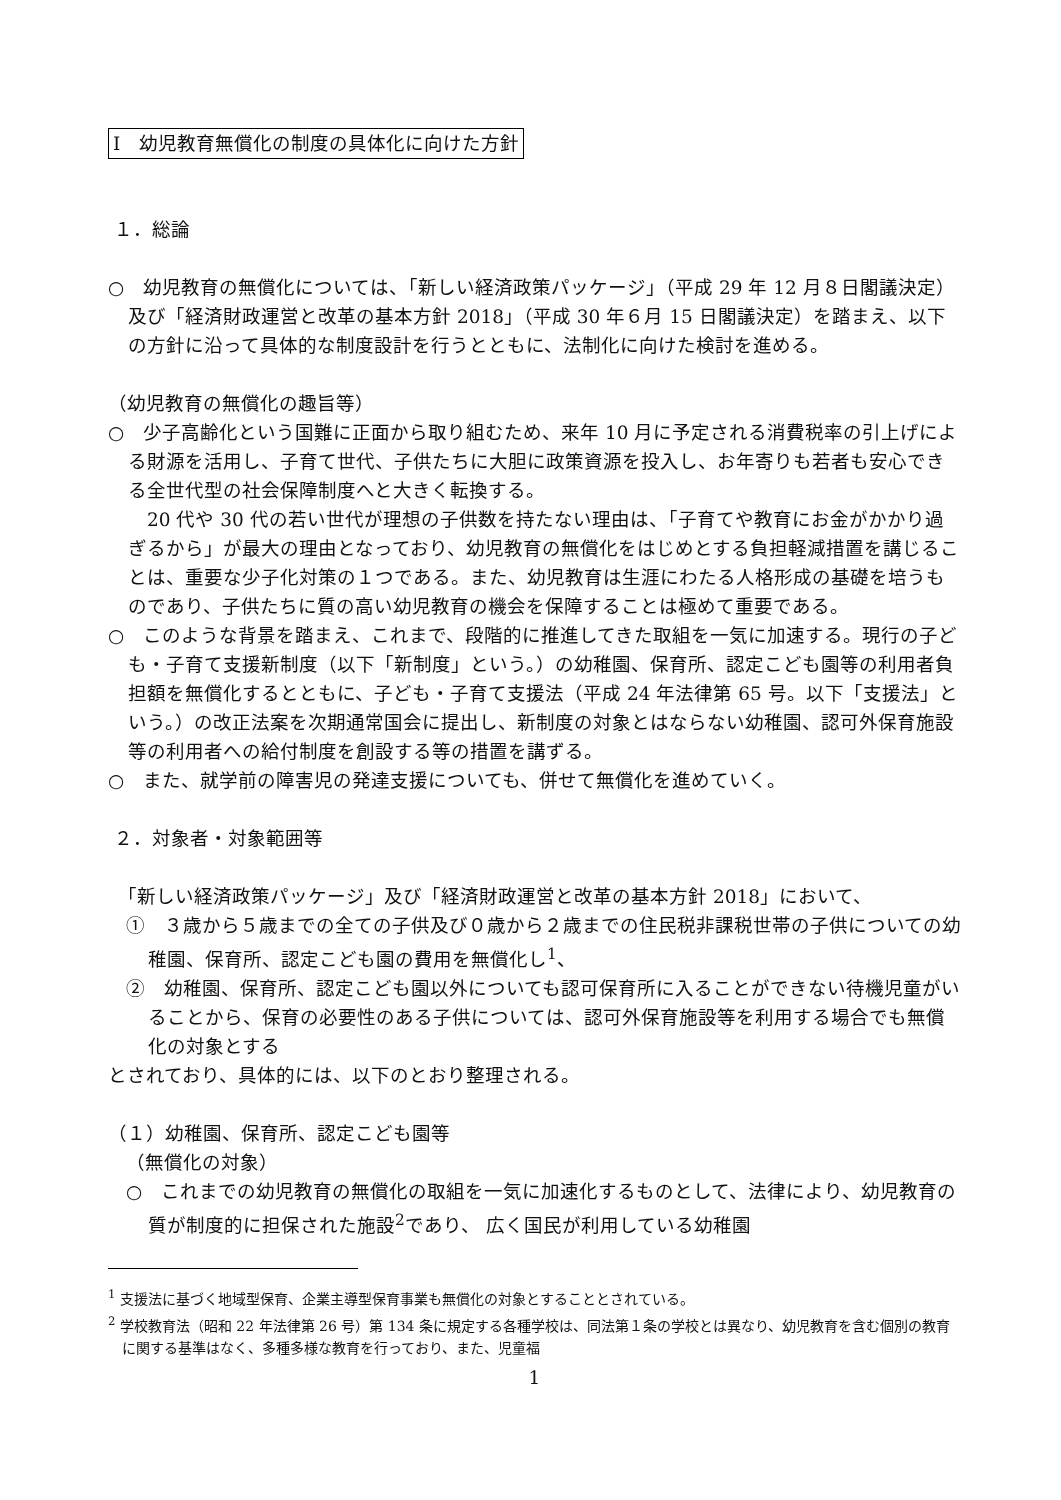Ⅰ　幼児教育無償化の制度の具体化に向けた方針
１．総論
○　幼児教育の無償化については、「新しい経済政策パッケージ」（平成 29 年 12 月８日閣議決定）及び「経済財政運営と改革の基本方針 2018」（平成 30 年６月 15 日閣議決定）を踏まえ、以下の方針に沿って具体的な制度設計を行うとともに、法制化に向けた検討を進める。
（幼児教育の無償化の趣旨等）
○　少子高齢化という国難に正面から取り組むため、来年 10 月に予定される消費税率の引上げによる財源を活用し、子育て世代、子供たちに大胆に政策資源を投入し、お年寄りも若者も安心できる全世代型の社会保障制度へと大きく転換する。
　20 代や 30 代の若い世代が理想の子供数を持たない理由は、「子育てや教育にお金がかかり過ぎるから」が最大の理由となっており、幼児教育の無償化をはじめとする負担軽減措置を講じることは、重要な少子化対策の１つである。また、幼児教育は生涯にわたる人格形成の基礎を培うものであり、子供たちに質の高い幼児教育の機会を保障することは極めて重要である。
○　このような背景を踏まえ、これまで、段階的に推進してきた取組を一気に加速する。現行の子ども・子育て支援新制度（以下「新制度」という。）の幼稚園、保育所、認定こども園等の利用者負担額を無償化するとともに、子ども・子育て支援法（平成 24 年法律第 65 号。以下「支援法」という。）の改正法案を次期通常国会に提出し、新制度の対象とはならない幼稚園、認可外保育施設等の利用者への給付制度を創設する等の措置を講ずる。
○　また、就学前の障害児の発達支援についても、併せて無償化を進めていく。
２．対象者・対象範囲等
　「新しい経済政策パッケージ」及び「経済財政運営と改革の基本方針 2018」において、
①　３歳から５歳までの全ての子供及び０歳から２歳までの住民税非課税世帯の子供についての幼稚園、保育所、認定こども園の費用を無償化し<sup>1</sup>、
②　幼稚園、保育所、認定こども園以外についても認可保育所に入ることができない待機児童がいることから、保育の必要性のある子供については、認可外保育施設等を利用する場合でも無償化の対象とする
とされており、具体的には、以下のとおり整理される。
（１）幼稚園、保育所、認定こども園等
（無償化の対象）
○　これまでの幼児教育の無償化の取組を一気に加速化するものとして、法律により、幼児教育の質が制度的に担保された施設<sup>2</sup>であり、 広く国民が利用している幼稚園
<sup>1</sup> 支援法に基づく地域型保育、企業主導型保育事業も無償化の対象とすることとされている。
<sup>2</sup> 学校教育法（昭和 22 年法律第 26 号）第 134 条に規定する各種学校は、同法第１条の学校とは異なり、幼児教育を含む個別の教育に関する基準はなく、多種多様な教育を行っており、また、児童福
1